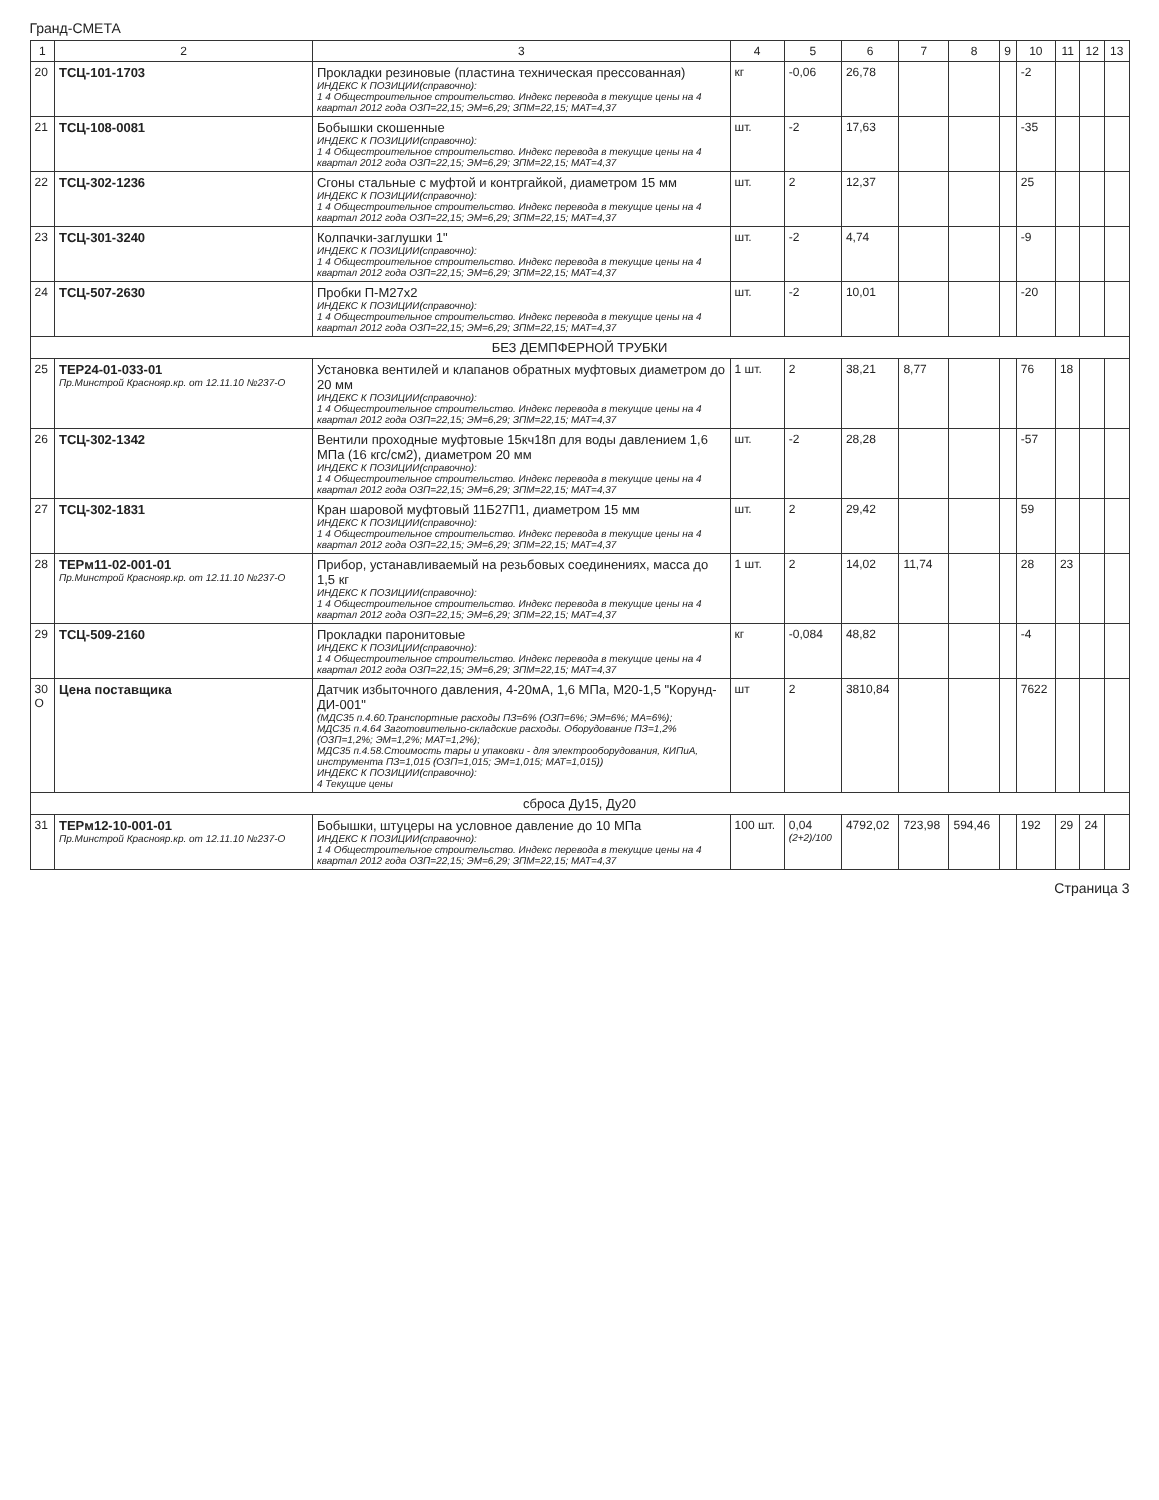Гранд-СМЕТА
| 1 | 2 | 3 | 4 | 5 | 6 | 7 | 8 | 9 | 10 | 11 | 12 | 13 |
| --- | --- | --- | --- | --- | --- | --- | --- | --- | --- | --- | --- | --- |
| 20 | ТСЦ-101-1703 | Прокладки резиновые (пластина техническая прессованная) ИНДЕКС К ПОЗИЦИИ(справочно): 1 4 Общестроительное строительство. Индекс перевода в текущие цены на 4 квартал 2012 года ОЗП=22,15; ЭМ=6,29; ЗПМ=22,15; МАТ=4,37 | кг | -0,06 | 26,78 | | | | -2 | | | |
| 21 | ТСЦ-108-0081 | Бобышки скошенные ИНДЕКС К ПОЗИЦИИ(справочно): 1 4 Общестроительное строительство. Индекс перевода в текущие цены на 4 квартал 2012 года ОЗП=22,15; ЭМ=6,29; ЗПМ=22,15; МАТ=4,37 | шт. | -2 | 17,63 | | | | -35 | | | |
| 22 | ТСЦ-302-1236 | Сгоны стальные с муфтой и контргайкой, диаметром 15 мм ИНДЕКС К ПОЗИЦИИ(справочно): 1 4 Общестроительное строительство. Индекс перевода в текущие цены на 4 квартал 2012 года ОЗП=22,15; ЭМ=6,29; ЗПМ=22,15; МАТ=4,37 | шт. | 2 | 12,37 | | | | 25 | | | |
| 23 | ТСЦ-301-3240 | Колпачки-заглушки 1" ИНДЕКС К ПОЗИЦИИ(справочно): 1 4 Общестроительное строительство. Индекс перевода в текущие цены на 4 квартал 2012 года ОЗП=22,15; ЭМ=6,29; ЗПМ=22,15; МАТ=4,37 | шт. | -2 | 4,74 | | | | -9 | | | |
| 24 | ТСЦ-507-2630 | Пробки П-М27х2 ИНДЕКС К ПОЗИЦИИ(справочно): 1 4 Общестроительное строительство. Индекс перевода в текущие цены на 4 квартал 2012 года ОЗП=22,15; ЭМ=6,29; ЗПМ=22,15; МАТ=4,37 | шт. | -2 | 10,01 | | | | -20 | | | |
| БЕЗ ДЕМПФЕРНОЙ ТРУБКИ | | | | | | | | | | | | |
| 25 | ТЕР24-01-033-01 Пр.Минстрой Краснояр.кр. от 12.11.10 №237-О | Установка вентилей и клапанов обратных муфтовых диаметром до 20 мм ИНДЕКС К ПОЗИЦИИ(справочно): 1 4 Общестроительное строительство. Индекс перевода в текущие цены на 4 квартал 2012 года ОЗП=22,15; ЭМ=6,29; ЗПМ=22,15; МАТ=4,37 | 1 шт. | 2 | 38,21 | 8,77 | | | 76 | 18 | | |
| 26 | ТСЦ-302-1342 | Вентили проходные муфтовые 15кч18п для воды давлением 1,6 МПа (16 кгс/см2), диаметром 20 мм ИНДЕКС К ПОЗИЦИИ(справочно): 1 4 Общестроительное строительство. Индекс перевода в текущие цены на 4 квартал 2012 года ОЗП=22,15; ЭМ=6,29; ЗПМ=22,15; МАТ=4,37 | шт. | -2 | 28,28 | | | | -57 | | | |
| 27 | ТСЦ-302-1831 | Кран шаровой муфтовый 11Б27П1, диаметром 15 мм ИНДЕКС К ПОЗИЦИИ(справочно): 1 4 Общестроительное строительство. Индекс перевода в текущие цены на 4 квартал 2012 года ОЗП=22,15; ЭМ=6,29; ЗПМ=22,15; МАТ=4,37 | шт. | 2 | 29,42 | | | | 59 | | | |
| 28 | ТЕРм11-02-001-01 Пр.Минстрой Краснояр.кр. от 12.11.10 №237-О | Прибор, устанавливаемый на резьбовых соединениях, масса до 1,5 кг ИНДЕКС К ПОЗИЦИИ(справочно): 1 4 Общестроительное строительство. Индекс перевода в текущие цены на 4 квартал 2012 года ОЗП=22,15; ЭМ=6,29; ЗПМ=22,15; МАТ=4,37 | 1 шт. | 2 | 14,02 | 11,74 | | | 28 | 23 | | |
| 29 | ТСЦ-509-2160 | Прокладки паронитовые ИНДЕКС К ПОЗИЦИИ(справочно): 1 4 Общестроительное строительство. Индекс перевода в текущие цены на 4 квартал 2012 года ОЗП=22,15; ЭМ=6,29; ЗПМ=22,15; МАТ=4,37 | кг | -0,084 | 48,82 | | | | -4 | | | |
| 30 О | Цена поставщика | Датчик избыточного давления, 4-20мА, 1,6 МПа, М20-1,5 "Корунд-ДИ-001" (МДС35 п.4.60.Транспортные расходы ПЗ=6% (ОЗП=6%; ЭМ=6%; МА=6%); МДС35 п.4.64 Заготовительно-складские расходы. Оборудование ПЗ=1,2% (ОЗП=1,2%; ЭМ=1,2%; МАТ=1,2%); МДС35 п.4.58.Стоимость тары и упаковки - для электрооборудования, КИПиА, инструмента ПЗ=1,015 (ОЗП=1,015; ЭМ=1,015; МАТ=1,015)) ИНДЕКС К ПОЗИЦИИ(справочно): 4 Текущие цены | шт | 2 | 3810,84 | | | | 7622 | | | |
| сброса Ду15, Ду20 | | | | | | | | | | | | |
| 31 | ТЕРм12-10-001-01 Пр.Минстрой Краснояр.кр. от 12.11.10 №237-О | Бобышки, штуцеры на условное давление до 10 МПа ИНДЕКС К ПОЗИЦИИ(справочно): 1 4 Общестроительное строительство. Индекс перевода в текущие цены на 4 квартал 2012 года ОЗП=22,15; ЭМ=6,29; ЗПМ=22,15; МАТ=4,37 | 100 шт. | 0,04 (2+2)/100 | 4792,02 | 723,98 | 594,46 | | 192 | 29 | 24 | |
Страница 3